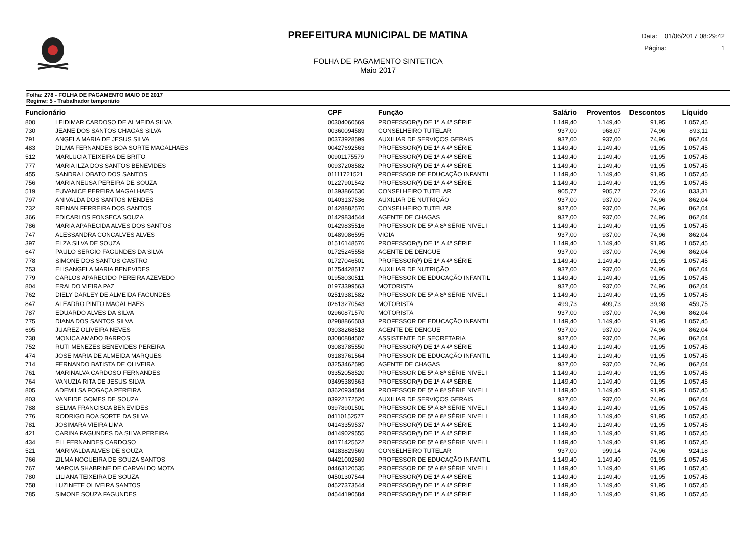PREFEITURA MUNICIPAL DE MATINA
FOLHA DE PAGAMENTO SINTETICA
Maio 2017
Data: 01/06/2017 08:29:42
Página: 1
Folha: 278 - FOLHA DE PAGAMENTO MAIO DE 2017
Regime: 5 - Trabalhador temporário
| Funcionário | | CPF | Função | Salário | Proventos | Descontos | Líquido |
| --- | --- | --- | --- | --- | --- | --- | --- |
| 800 | LEIDIMAR CARDOSO DE ALMEIDA SILVA | 00304060569 | PROFESSOR(ª) DE 1ª A 4ª SÉRIE | 1.149,40 | 1.149,40 | 91,95 | 1.057,45 |
| 730 | JEANE DOS SANTOS CHAGAS SILVA | 00360094589 | CONSELHEIRO TUTELAR | 937,00 | 968,07 | 74,96 | 893,11 |
| 791 | ANGELA MARIA DE JESUS SILVA | 00373928599 | AUXILIAR DE SERVIÇOS GERAIS | 937,00 | 937,00 | 74,96 | 862,04 |
| 483 | DILMA FERNANDES BOA SORTE MAGALHAES | 00427692563 | PROFESSOR(ª) DE 1ª A 4ª SÉRIE | 1.149,40 | 1.149,40 | 91,95 | 1.057,45 |
| 512 | MARLUCIA TEIXEIRA DE BRITO | 00901175579 | PROFESSOR(ª) DE 1ª A 4ª SÉRIE | 1.149,40 | 1.149,40 | 91,95 | 1.057,45 |
| 777 | MARIA ILZA DOS SANTOS BENEVIDES | 00937208582 | PROFESSOR(ª) DE 1ª A 4ª SÉRIE | 1.149,40 | 1.149,40 | 91,95 | 1.057,45 |
| 455 | SANDRA LOBATO DOS SANTOS | 01111721521 | PROFESSOR DE EDUCAÇÃO INFANTIL | 1.149,40 | 1.149,40 | 91,95 | 1.057,45 |
| 756 | MARIA NEUSA PEREIRA DE SOUZA | 01227901542 | PROFESSOR(ª) DE 1ª A 4ª SÉRIE | 1.149,40 | 1.149,40 | 91,95 | 1.057,45 |
| 519 | EUVANICE PEREIRA MAGALHAES | 01393866530 | CONSELHEIRO TUTELAR | 905,77 | 905,77 | 72,46 | 833,31 |
| 797 | ANIVALDA DOS SANTOS MENDES | 01403137536 | AUXILIAR DE NUTRIÇÃO | 937,00 | 937,00 | 74,96 | 862,04 |
| 732 | REINAN FERREIRA DOS SANTOS | 01428882570 | CONSELHEIRO TUTELAR | 937,00 | 937,00 | 74,96 | 862,04 |
| 366 | EDICARLOS FONSECA SOUZA | 01429834544 | AGENTE DE CHAGAS | 937,00 | 937,00 | 74,96 | 862,04 |
| 786 | MARIA APARECIDA ALVES DOS SANTOS | 01429835516 | PROFESSOR DE 5ª A 8ª SÉRIE NIVEL I | 1.149,40 | 1.149,40 | 91,95 | 1.057,45 |
| 747 | ALESSANDRA CONCALVES ALVES | 01489086595 | VIGIA | 937,00 | 937,00 | 74,96 | 862,04 |
| 397 | ELZA SILVA DE SOUZA | 01516148576 | PROFESSOR(ª) DE 1ª A 4ª SÉRIE | 1.149,40 | 1.149,40 | 91,95 | 1.057,45 |
| 647 | PAULO SERGIO FAGUNDES DA SILVA | 01725245558 | AGENTE DE DENGUE | 937,00 | 937,00 | 74,96 | 862,04 |
| 778 | SIMONE DOS SANTOS CASTRO | 01727046501 | PROFESSOR(ª) DE 1ª A 4ª SÉRIE | 1.149,40 | 1.149,40 | 91,95 | 1.057,45 |
| 753 | ELISANGELA MARIA BENEVIDES | 01754428517 | AUXILIAR DE NUTRIÇÃO | 937,00 | 937,00 | 74,96 | 862,04 |
| 779 | CARLOS APARECIDO PEREIRA AZEVEDO | 01958030511 | PROFESSOR DE EDUCAÇÃO INFANTIL | 1.149,40 | 1.149,40 | 91,95 | 1.057,45 |
| 804 | ERALDO VIEIRA PAZ | 01973399563 | MOTORISTA | 937,00 | 937,00 | 74,96 | 862,04 |
| 762 | DIELY DARLEY DE ALMEIDA FAGUNDES | 02519381582 | PROFESSOR DE 5ª A 8ª SÉRIE NIVEL I | 1.149,40 | 1.149,40 | 91,95 | 1.057,45 |
| 847 | ALEADRO PINTO MAGALHAES | 02613270543 | MOTORISTA | 499,73 | 499,73 | 39,98 | 459,75 |
| 787 | EDUARDO ALVES DA SILVA | 02960871570 | MOTORISTA | 937,00 | 937,00 | 74,96 | 862,04 |
| 775 | DIANA DOS SANTOS SILVA | 02988866503 | PROFESSOR DE EDUCAÇÃO INFANTIL | 1.149,40 | 1.149,40 | 91,95 | 1.057,45 |
| 695 | JUAREZ OLIVEIRA NEVES | 03038268518 | AGENTE DE DENGUE | 937,00 | 937,00 | 74,96 | 862,04 |
| 738 | MONICA AMADO BARROS | 03080884507 | ASSISTENTE DE SECRETARIA | 937,00 | 937,00 | 74,96 | 862,04 |
| 752 | RUTI MENEZES BENEVIDES PEREIRA | 03083785550 | PROFESSOR(ª) DE 1ª A 4ª SÉRIE | 1.149,40 | 1.149,40 | 91,95 | 1.057,45 |
| 474 | JOSE MARIA DE ALMEIDA MARQUES | 03183761564 | PROFESSOR DE EDUCAÇÃO INFANTIL | 1.149,40 | 1.149,40 | 91,95 | 1.057,45 |
| 714 | FERNANDO BATISTA DE OLIVEIRA | 03253462595 | AGENTE DE CHAGAS | 937,00 | 937,00 | 74,96 | 862,04 |
| 761 | MARINALVA CARDOSO FERNANDES | 03352058520 | PROFESSOR DE 5ª A 8ª SÉRIE NIVEL I | 1.149,40 | 1.149,40 | 91,95 | 1.057,45 |
| 764 | VANUZIA RITA DE JESUS SILVA | 03495389563 | PROFESSOR(ª) DE 1ª A 4ª SÉRIE | 1.149,40 | 1.149,40 | 91,95 | 1.057,45 |
| 805 | ADEMILSA FOGAÇA PEREIRA | 03620934584 | PROFESSOR DE 5ª A 8ª SÉRIE NIVEL I | 1.149,40 | 1.149,40 | 91,95 | 1.057,45 |
| 803 | VANEIDE GOMES DE SOUZA | 03922172520 | AUXILIAR DE SERVIÇOS GERAIS | 937,00 | 937,00 | 74,96 | 862,04 |
| 788 | SELMA FRANCISCA BENEVIDES | 03978901501 | PROFESSOR DE 5ª A 8ª SÉRIE NIVEL I | 1.149,40 | 1.149,40 | 91,95 | 1.057,45 |
| 776 | RODRIGO BOA SORTE DA SILVA | 04110152577 | PROFESSOR DE 5ª A 8ª SÉRIE NIVEL I | 1.149,40 | 1.149,40 | 91,95 | 1.057,45 |
| 781 | JOSIMARA VIEIRA LIMA | 04143359537 | PROFESSOR(ª) DE 1ª A 4ª SÉRIE | 1.149,40 | 1.149,40 | 91,95 | 1.057,45 |
| 421 | CARINA FAGUNDES DA SILVA PEREIRA | 04149029555 | PROFESSOR(ª) DE 1ª A 4ª SÉRIE | 1.149,40 | 1.149,40 | 91,95 | 1.057,45 |
| 434 | ELI FERNANDES CARDOSO | 04171425522 | PROFESSOR DE 5ª A 8ª SÉRIE NIVEL I | 1.149,40 | 1.149,40 | 91,95 | 1.057,45 |
| 521 | MARIVALDA ALVES DE SOUZA | 04183829569 | CONSELHEIRO TUTELAR | 937,00 | 999,14 | 74,96 | 924,18 |
| 766 | ZILMA NOGUEIRA DE SOUZA SANTOS | 04421002569 | PROFESSOR DE EDUCAÇÃO INFANTIL | 1.149,40 | 1.149,40 | 91,95 | 1.057,45 |
| 767 | MARCIA SHABRINE DE CARVALDO MOTA | 04463120535 | PROFESSOR DE 5ª A 8ª SÉRIE NIVEL I | 1.149,40 | 1.149,40 | 91,95 | 1.057,45 |
| 780 | LILIANA TEIXEIRA DE SOUZA | 04501307544 | PROFESSOR(ª) DE 1ª A 4ª SÉRIE | 1.149,40 | 1.149,40 | 91,95 | 1.057,45 |
| 758 | LUZINETE OLIVEIRA SANTOS | 04527373544 | PROFESSOR(ª) DE 1ª A 4ª SÉRIE | 1.149,40 | 1.149,40 | 91,95 | 1.057,45 |
| 785 | SIMONE SOUZA FAGUNDES | 04544190584 | PROFESSOR(ª) DE 1ª A 4ª SÉRIE | 1.149,40 | 1.149,40 | 91,95 | 1.057,45 |